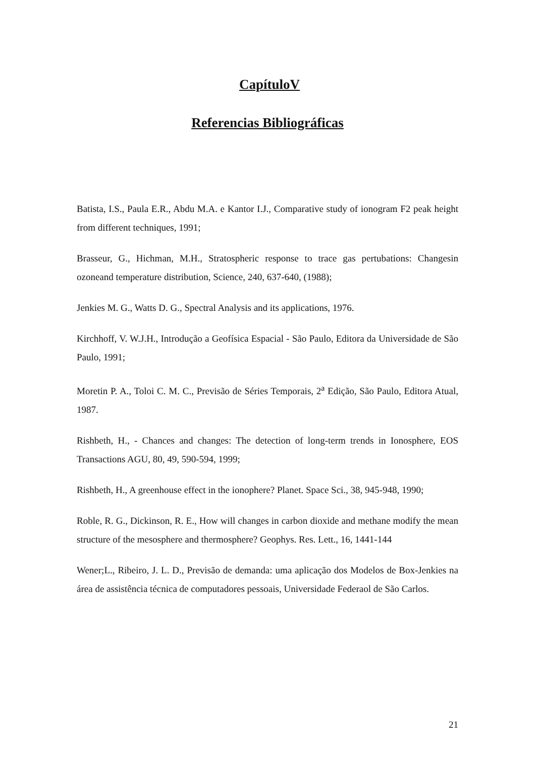CapítuloV
Referencias Bibliográficas
Batista, I.S., Paula E.R., Abdu M.A. e Kantor I.J., Comparative study of ionogram F2 peak height from different techniques, 1991;
Brasseur, G., Hichman, M.H., Stratospheric response to trace gas pertubations: Changesin ozoneand temperature distribution, Science, 240, 637-640, (1988);
Jenkies M. G., Watts D. G., Spectral Analysis and its applications, 1976.
Kirchhoff, V. W.J.H., Introdução a Geofísica Espacial - São Paulo, Editora da Universidade de São Paulo, 1991;
Moretin P. A., Toloi C. M. C., Previsão de Séries Temporais, 2<sup>a</sup> Edição, São Paulo, Editora Atual, 1987.
Rishbeth, H., - Chances and changes: The detection of long-term trends in Ionosphere, EOS Transactions AGU, 80, 49, 590-594, 1999;
Rishbeth, H., A greenhouse effect in the ionophere? Planet. Space Sci., 38, 945-948, 1990;
Roble, R. G., Dickinson, R. E., How will changes in carbon dioxide and methane modify the mean structure of the mesosphere and thermosphere? Geophys. Res. Lett., 16, 1441-144
Wener;L., Ribeiro, J. L. D., Previsão de demanda: uma aplicação dos Modelos de Box-Jenkies na área de assistência técnica de computadores pessoais, Universidade Federaol de São Carlos.
21